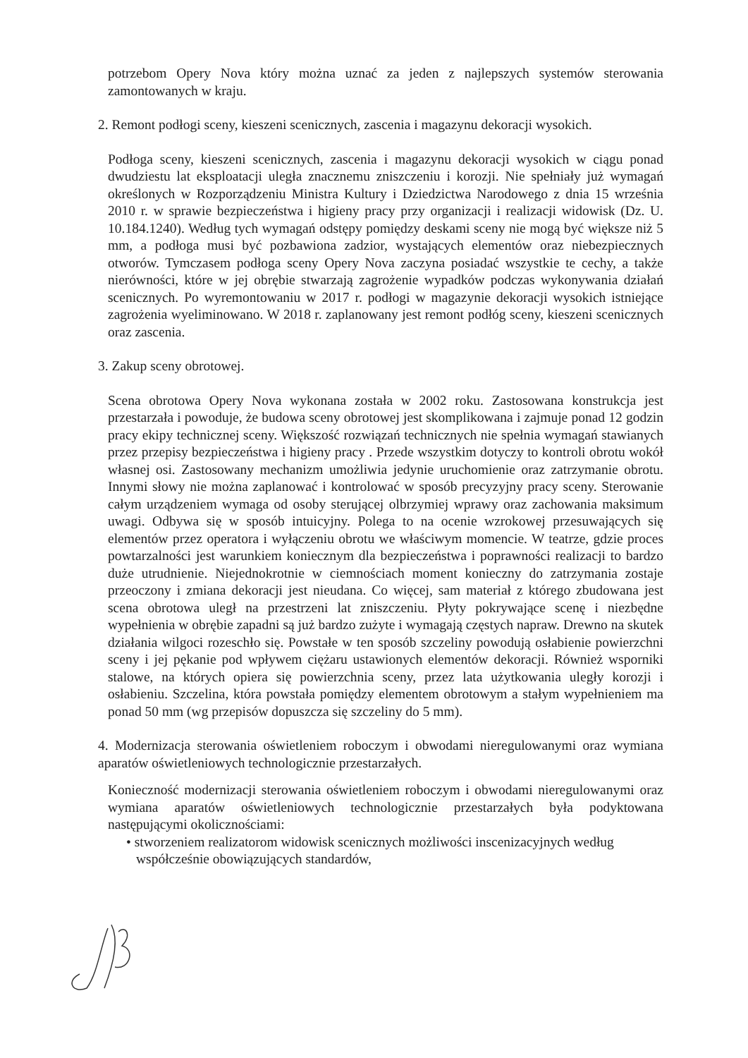potrzebom Opery Nova który można uznać za jeden z najlepszych systemów sterowania zamontowanych w kraju.
2. Remont podłogi sceny, kieszeni scenicznych, zascenia i magazynu dekoracji wysokich.
Podłoga sceny, kieszeni scenicznych, zascenia i magazynu dekoracji wysokich w ciągu ponad dwudziestu lat eksploatacji uległa znacznemu zniszczeniu i korozji. Nie spełniały już wymagań określonych w Rozporządzeniu Ministra Kultury i Dziedzictwa Narodowego z dnia 15 września 2010 r. w sprawie bezpieczeństwa i higieny pracy przy organizacji i realizacji widowisk (Dz. U. 10.184.1240). Według tych wymagań odstępy pomiędzy deskami sceny nie mogą być większe niż 5 mm, a podłoga musi być pozbawiona zadzior, wystających elementów oraz niebezpiecznych otworów. Tymczasem podłoga sceny Opery Nova zaczyna posiadać wszystkie te cechy, a także nierówności, które w jej obrębie stwarzają zagrożenie wypadków podczas wykonywania działań scenicznych. Po wyremontowaniu w 2017 r. podłogi w magazynie dekoracji wysokich istniejące zagrożenia wyeliminowano. W 2018 r. zaplanowany jest remont podłóg sceny, kieszeni scenicznych oraz zascenia.
3. Zakup sceny obrotowej.
Scena obrotowa Opery Nova wykonana została w 2002 roku. Zastosowana konstrukcja jest przestarzała i powoduje, że budowa sceny obrotowej jest skomplikowana i zajmuje ponad 12 godzin pracy ekipy technicznej sceny. Większość rozwiązań technicznych nie spełnia wymagań stawianych przez przepisy bezpieczeństwa i higieny pracy . Przede wszystkim dotyczy to kontroli obrotu wokół własnej osi. Zastosowany mechanizm umożliwia jedynie uruchomienie oraz zatrzymanie obrotu. Innymi słowy nie można zaplanować i kontrolować w sposób precyzyjny pracy sceny. Sterowanie całym urządzeniem wymaga od osoby sterującej olbrzymiej wprawy oraz zachowania maksimum uwagi. Odbywa się w sposób intuicyjny. Polega to na ocenie wzrokowej przesuwających się elementów przez operatora i wyłączeniu obrotu we właściwym momencie. W teatrze, gdzie proces powtarzalności jest warunkiem koniecznym dla bezpieczeństwa i poprawności realizacji to bardzo duże utrudnienie. Niejednokrotnie w ciemnościach moment konieczny do zatrzymania zostaje przeoczony i zmiana dekoracji jest nieudana. Co więcej, sam materiał z którego zbudowana jest scena obrotowa uległ na przestrzeni lat zniszczeniu. Płyty pokrywające scenę i niezbędne wypełnienia w obrębie zapadni są już bardzo zużyte i wymagają częstych napraw. Drewno na skutek działania wilgoci rozeschło się. Powstałe w ten sposób szczeliny powodują osłabienie powierzchni sceny i jej pękanie pod wpływem ciężaru ustawionych elementów dekoracji. Również wsporniki stalowe, na których opiera się powierzchnia sceny, przez lata użytkowania uległy korozji i osłabieniu. Szczelina, która powstała pomiędzy elementem obrotowym a stałym wypełnieniem ma ponad 50 mm (wg przepisów dopuszcza się szczeliny do 5 mm).
4. Modernizacja sterowania oświetleniem roboczym i obwodami nieregulowanymi oraz wymiana aparatów oświetleniowych technologicznie przestarzałych.
Konieczność modernizacji sterowania oświetleniem roboczym i obwodami nieregulowanymi oraz wymiana aparatów oświetleniowych technologicznie przestarzałych była podyktowana następującymi okolicznościami:
• stworzeniem realizatorom widowisk scenicznych możliwości inscenizacyjnych według współcześnie obowiązujących standardów,